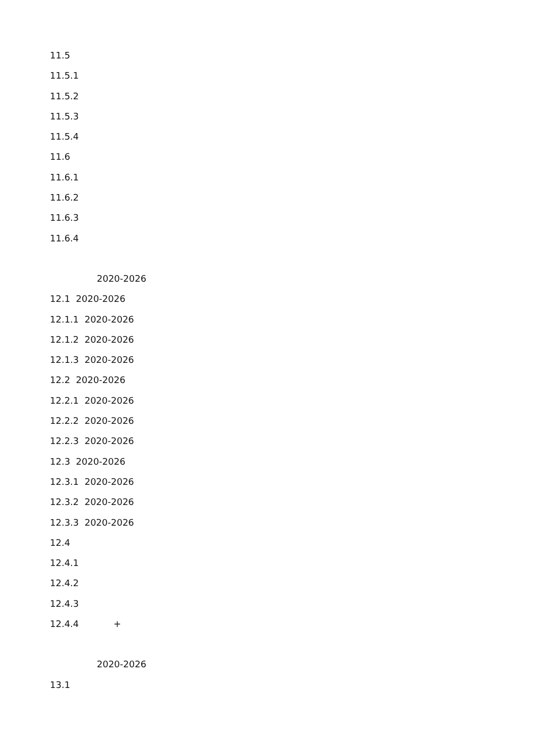11.5
11.5.1
11.5.2
11.5.3
11.5.4
11.6
11.6.1
11.6.2
11.6.3
11.6.4
2020-2026
12.1 2020-2026
12.1.1 2020-2026
12.1.2 2020-2026
12.1.3 2020-2026
12.2 2020-2026
12.2.1 2020-2026
12.2.2 2020-2026
12.2.3 2020-2026
12.3 2020-2026
12.3.1 2020-2026
12.3.2 2020-2026
12.3.3 2020-2026
12.4
12.4.1
12.4.2
12.4.3
12.4.4 +
2020-2026
13.1